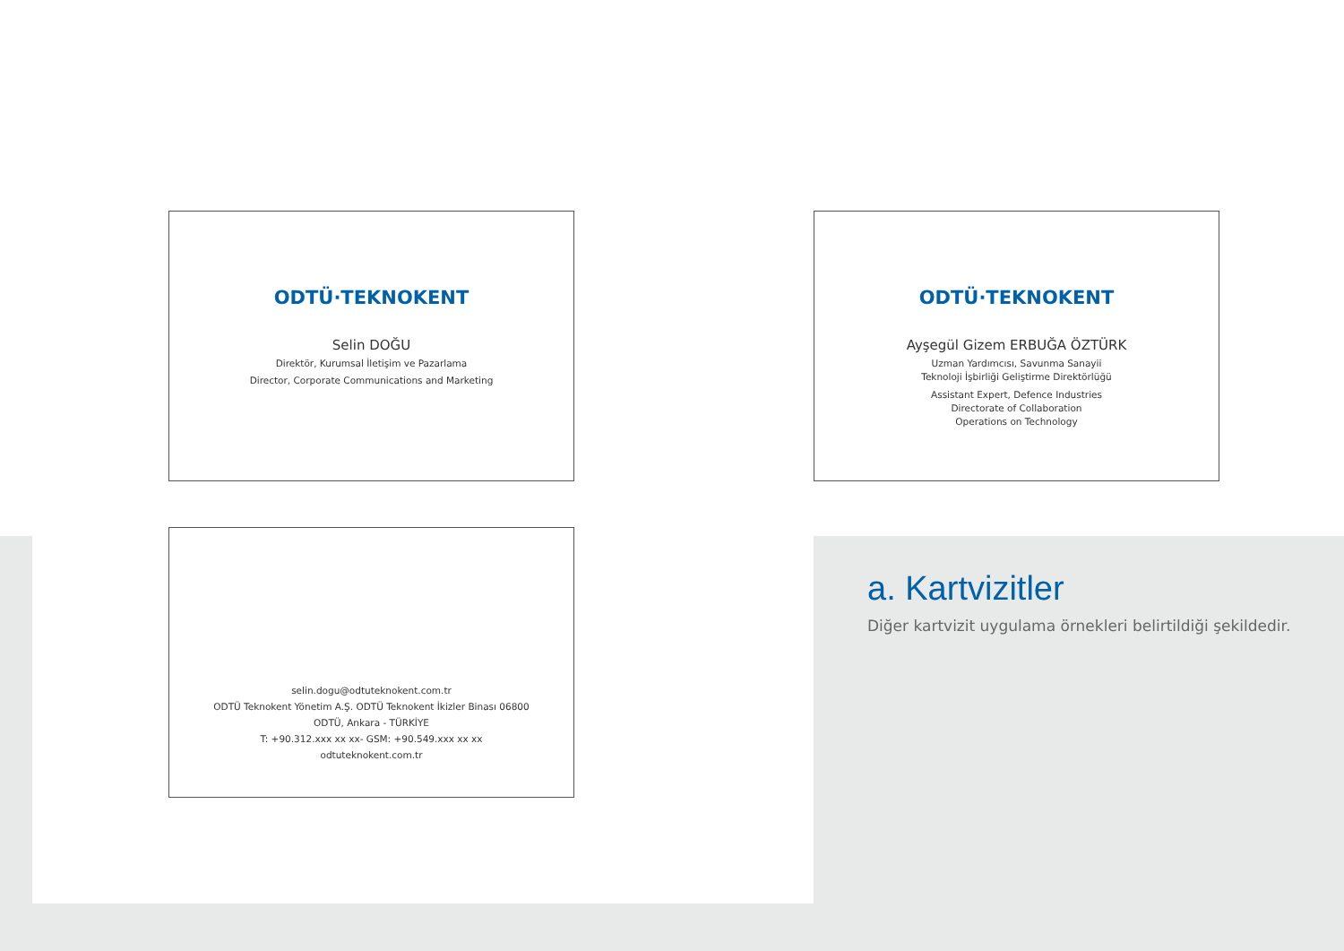ODTÜ·TEKNOKENT
Selin DOĞU
Direktör, Kurumsal İletişim ve Pazarlama
Director, Corporate Communications and Marketing
ODTÜ·TEKNOKENT
Ayşegül Gizem ERBUĞA ÖZTÜRK
Uzman Yardımcısı, Savunma Sanayii
Teknoloji İşbirliği Geliştirme Direktörlüğü
Assistant Expert, Defence Industries
Directorate of Collaboration
Operations on Technology
selin.dogu@odtuteknokent.com.tr
ODTÜ Teknokent Yönetim A.Ş. ODTÜ Teknokent İkizler Binası 06800
ODTÜ, Ankara - TÜRKİYE
T: +90.312.xxx xx xx- GSM: +90.549.xxx xx xx
odtuteknokent.com.tr
a. Kartvizitler
Diğer kartvizit uygulama örnekleri belirtildiği şekildedir.